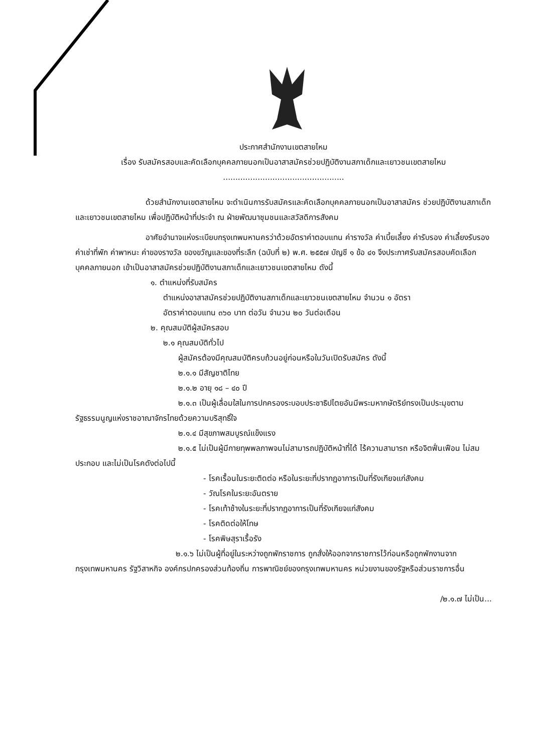ประกาศสำนักงานเขตสายไหม
เรื่อง รับสมัครสอบและคัดเลือกบุคคลภายนอกเป็นอาสาสมัครช่วยปฏิบัติงานสภาเด็กและเยาวชนเขตสายไหม
.................................................
ด้วยสำนักงานเขตสายไหม จะดำเนินการรับสมัครและคัดเลือกบุคคลภายนอกเป็นอาสาสมัคร ช่วยปฏิบัติงานสภาเด็กและเยาวชนเขตสายไหม เพื่อปฏิบัติหน้าที่ประจำ ณ ฝ่ายพัฒนาชุมชนและสวัสดิการสังคม
อาศัยอำนาจแห่งระเบียบกรุงเทพมหานครว่าด้วยอัตราค่าตอบแทน ค่ารางวัล ค่าเบี้ยเลี้ยง ค่ารับรอง ค่าเลี้ยงรับรอง ค่าเช่าที่พัก ค่าพาหนะ ค่าของรางวัล ของขวัญและของที่ระลึก (ฉบับที่ ๒) พ.ศ. ๒๕๕๗ บัญชี ๑ ข้อ ๔๑ จึงประกาศรับสมัครสอบคัดเลือกบุคคลภายนอก เข้าเป็นอาสาสมัครช่วยปฏิบัติงานสภาเด็กและเยาวชนเขตสายไหม ดังนี้
๑. ตำแหน่งที่รับสมัคร
ตำแหน่งอาสาสมัครช่วยปฏิบัติงานสภาเด็กและเยาวชนเขตสายไหม จำนวน ๑ อัตรา
อัตราค่าตอบแทน ๓๖๐ บาท ต่อวัน จำนวน ๒๐ วันต่อเดือน
๒. คุณสมบัติผู้สมัครสอบ
๒.๑ คุณสมบัติทั่วไป
ผู้สมัครต้องมีคุณสมบัติครบถ้วนอยู่ก่อนหรือในวันเปิดรับสมัคร ดังนี้
๒.๑.๑ มีสัญชาติไทย
๒.๑.๒ อายุ ๑๘ – ๔๐ ปี
๒.๑.๓ เป็นผู้เลื่อมใสในการปกครองระบอบประชาธิปไตยอันมีพระมหากษัตริย์ทรงเป็นประมุขตามรัฐธรรมนูญแห่งราชอาณาจักรไทยด้วยความบริสุทธิ์ใจ
๒.๑.๔ มีสุขภาพสมบูรณ์แข็งแรง
๒.๑.๕ ไม่เป็นผู้มีกายทุพพลภาพจนไม่สามารถปฏิบัติหน้าที่ได้ ไร้ความสามารถ หรือจิตฟั่นเฟือน ไม่สมประกอบ และไม่เป็นโรคดังต่อไปนี้
- โรคเรื้อนในระยะติดต่อ หรือในระยะที่ปรากฏอาการเป็นที่รังเกียจแก่สังคม
- วัณโรคในระยะอันตราย
- โรคเท้าช้างในระยะที่ปรากฏอาการเป็นที่รังเกียจแก่สังคม
- โรคติดต่อให้โทษ
- โรคพิษสุราเรื้อรัง
๒.๑.๖ ไม่เป็นผู้ที่อยู่ในระหว่างถูกพักราชการ ถูกสั่งให้ออกจากราชการไว้ก่อนหรือถูกพักงานจากกรุงเทพมหานคร รัฐวิสาหกิจ องค์กรปกครองส่วนท้องถิ่น การพาณิชย์ของกรุงเทพมหานคร หน่วยงานของรัฐหรือส่วนราชการอื่น
/๒.๑.๗ ไม่เป็น...